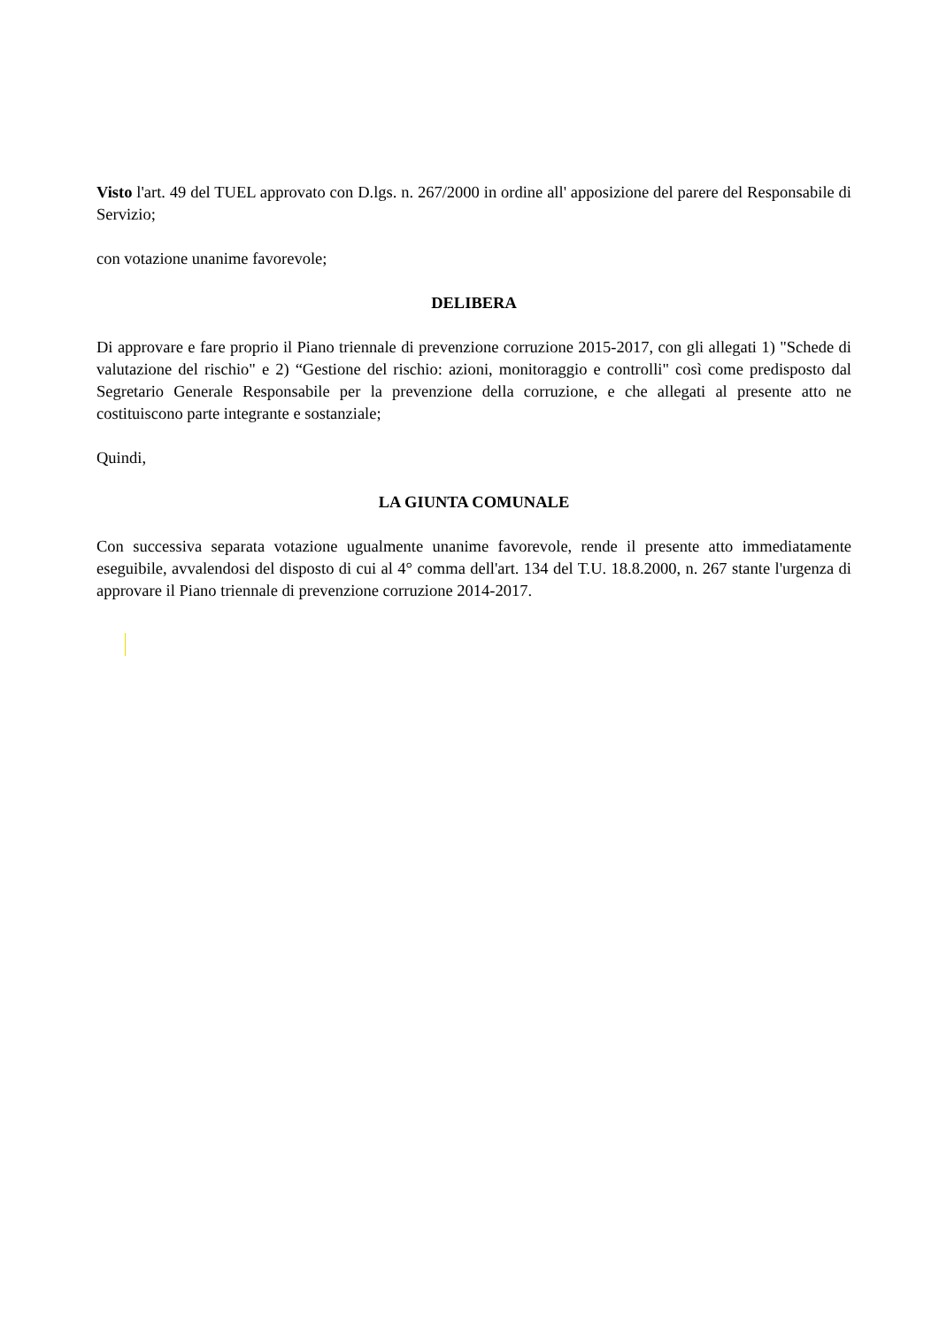Visto l'art. 49 del TUEL approvato con D.lgs. n. 267/2000 in ordine all' apposizione del parere del Responsabile di Servizio;
con votazione unanime favorevole;
DELIBERA
Di approvare e fare proprio il Piano triennale di prevenzione corruzione 2015-2017, con gli allegati 1) "Schede di valutazione del rischio" e 2) “Gestione del rischio: azioni, monitoraggio e controlli" così come predisposto dal Segretario Generale Responsabile per la prevenzione della corruzione, e che allegati al presente atto ne costituiscono parte integrante e sostanziale;
Quindi,
LA GIUNTA COMUNALE
Con successiva separata votazione ugualmente unanime favorevole, rende il presente atto immediatamente eseguibile, avvalendosi del disposto di cui al 4° comma dell'art. 134 del T.U. 18.8.2000, n. 267 stante l'urgenza di approvare il Piano triennale di prevenzione corruzione 2014-2017.